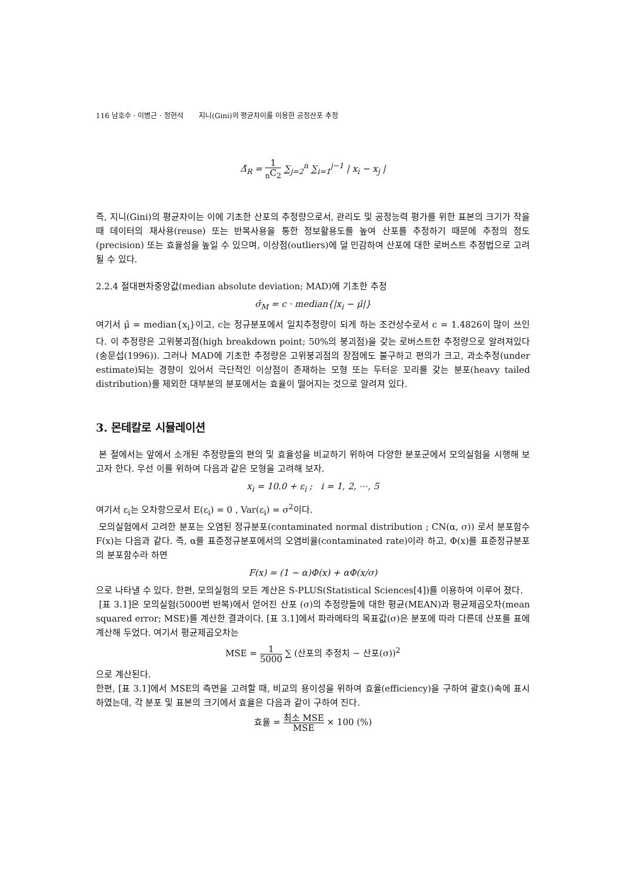116 남호수 · 이병근 · 정현석 지니(Gini)의 평균차이를 이용한 공정산포 추정
Δ̂<sub>R</sub> = 1 <sub>n</sub>C<sub>2</sub> ∑<sub>j=2</sub><sup>n</sup> ∑<sub>i=1</sub><sup>j−1</sup> | x<sub>i</sub> − x<sub>j</sub> |
즉, 지니(Gini)의 평균차이는 이에 기초한 산포의 추정량으로서, 관리도 및 공정능력 평가를 위한 표본의 크기가 작을 때 데이터의 재사용(reuse) 또는 반복사용을 통한 정보활용도를 높여 산포를 추정하기 때문에 추정의 정도(precision) 또는 효율성을 높일 수 있으며, 이상점(outliers)에 덜 민감하여 산포에 대한 로버스트 추정법으로 고려될 수 있다.
2.2.4 절대편차중앙값(median absolute deviation; MAD)에 기초한 추정
σ̂<sub>M</sub> = c · median{|x<sub>i</sub> − μ̂|}
여기서 μ̂ = median{x<sub>i</sub>}이고, c는 정규분포에서 일치추정량이 되게 하는 조건상수로서 c = 1.4826이 많이 쓰인다. 이 추정량은 고위붕괴점(high breakdown point; 50%의 붕괴점)을 갖는 로버스트한 추정량으로 알려져있다(송문섭(1996)). 그러나 MAD에 기초한 추정량은 고위붕괴점의 장점에도 불구하고 편의가 크고, 과소추정(under estimate)되는 경향이 있어서 극단적인 이상점이 존재하는 모형 또는 두터운 꼬리를 갖는 분포(heavy tailed distribution)를 제외한 대부분의 분포에서는 효율이 떨어지는 것으로 알려져 있다.
3. 몬테칼로 시뮬레이션
본 절에서는 앞에서 소개된 추정량들의 편의 및 효율성을 비교하기 위하여 다양한 분포군에서 모의실험을 시행해 보고자 한다. 우선 이를 위하여 다음과 같은 모형을 고려해 보자.
x<sub>i</sub> = 10.0 + ε<sub>i</sub> ; i = 1, 2, ⋯, 5
여기서 ε<sub>i</sub>는 오차항으로서 E(ε<sub>i</sub>) = 0 , Var(ε<sub>i</sub>) = σ<sup>2</sup>이다.
모의실험에서 고려한 분포는 오염된 정규분포(contaminated normal distribution ; CN(α, σ)) 로서 분포함수 F(x)는 다음과 같다. 즉, α를 표준정규분포에서의 오염비율(contaminated rate)이라 하고, Φ(x)를 표준정규분포의 분포함수라 하면
F(x) = (1 − α)Φ(x) + αΦ(x/σ)
으로 나타낼 수 있다. 한편, 모의실험의 모든 계산은 S-PLUS(Statistical Sciences[4])를 이용하여 이루어 졌다.
[표 3.1]은 모의실험(5000번 반복)에서 얻어진 산포 (σ)의 추정량들에 대한 평균(MEAN)과 평균제곱오차(mean squared error; MSE)를 계산한 결과이다. [표 3.1]에서 파라메타의 목표값(σ)은 분포에 따라 다른데 산포를 표에 계산해 두었다. 여기서 평균제곱오차는
MSE = 1 5000 ∑ (산포의 추정치 − 산포(σ))<sup>2</sup>
으로 계산된다.
한편, [표 3.1]에서 MSE의 측면을 고려할 때, 비교의 용이성을 위하여 효율(efficiency)을 구하여 괄호()속에 표시하였는데, 각 분포 및 표본의 크기에서 효율은 다음과 같이 구하여 진다.
효율 = 최소 MSE MSE × 100 (%)